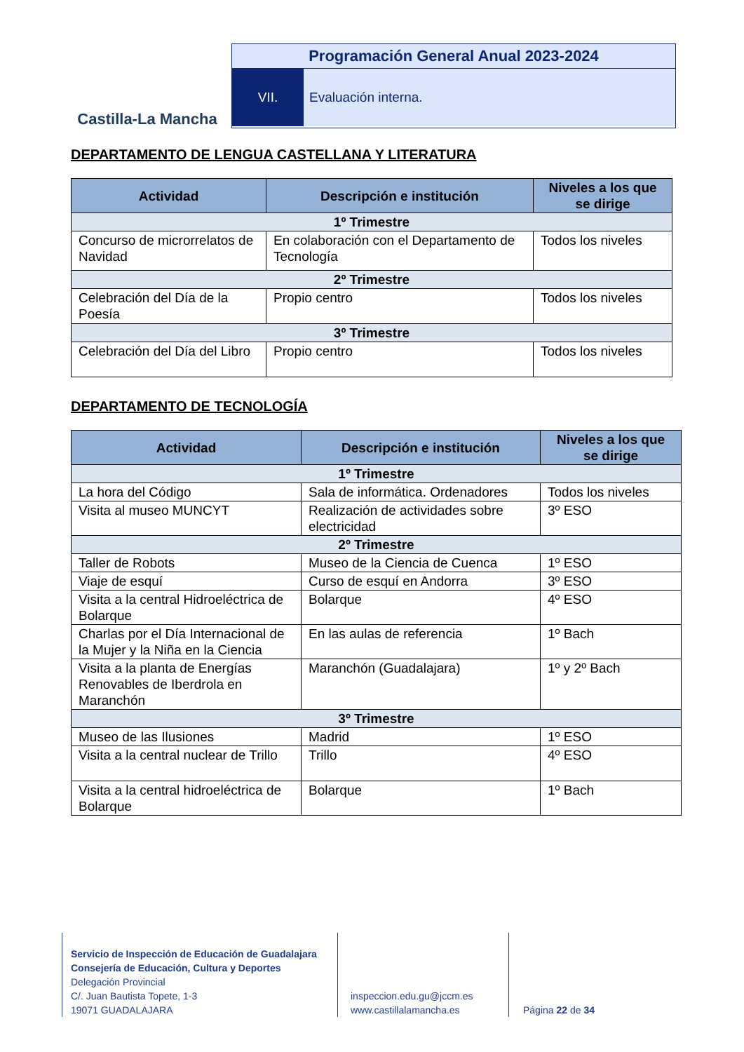Castilla-La Mancha
Programación General Anual 2023-2024
VII. Evaluación interna.
DEPARTAMENTO DE LENGUA CASTELLANA Y LITERATURA
| Actividad | Descripción e institución | Niveles a los que se dirige |
| --- | --- | --- |
| 1º Trimestre | | |
| Concurso de microrrelatos de Navidad | En colaboración con el Departamento de Tecnología | Todos los niveles |
| 2º Trimestre | | |
| Celebración del Día de la Poesía | Propio centro | Todos los niveles |
| 3º Trimestre | | |
| Celebración del Día del Libro | Propio centro | Todos los niveles |
DEPARTAMENTO DE TECNOLOGÍA
| Actividad | Descripción e institución | Niveles a los que se dirige |
| --- | --- | --- |
| 1º Trimestre | | |
| La hora del Código | Sala de informática. Ordenadores | Todos los niveles |
| Visita al museo MUNCYT | Realización de actividades sobre electricidad | 3º ESO |
| 2º Trimestre | | |
| Taller de Robots | Museo de la Ciencia de Cuenca | 1º ESO |
| Viaje de esquí | Curso de esquí en Andorra | 3º ESO |
| Visita a la central Hidroeléctrica de Bolarque | Bolarque | 4º ESO |
| Charlas por el Día Internacional de la Mujer y la Niña en la Ciencia | En las aulas de referencia | 1º Bach |
| Visita a la planta de Energías Renovables de Iberdrola en Maranchón | Maranchón (Guadalajara) | 1º y 2º Bach |
| 3º Trimestre | | |
| Museo de las Ilusiones | Madrid | 1º ESO |
| Visita a la central nuclear de Trillo | Trillo | 4º ESO |
| Visita a la central hidroeléctrica de Bolarque | Bolarque | 1º Bach |
Servicio de Inspección de Educación de Guadalajara
Consejería de Educación, Cultura y Deportes
Delegación Provincial
C/. Juan Bautista Topete, 1-3
19071 GUADALAJARA
inspeccion.edu.gu@jccm.es
www.castillalamancha.es
Página 22 de 34